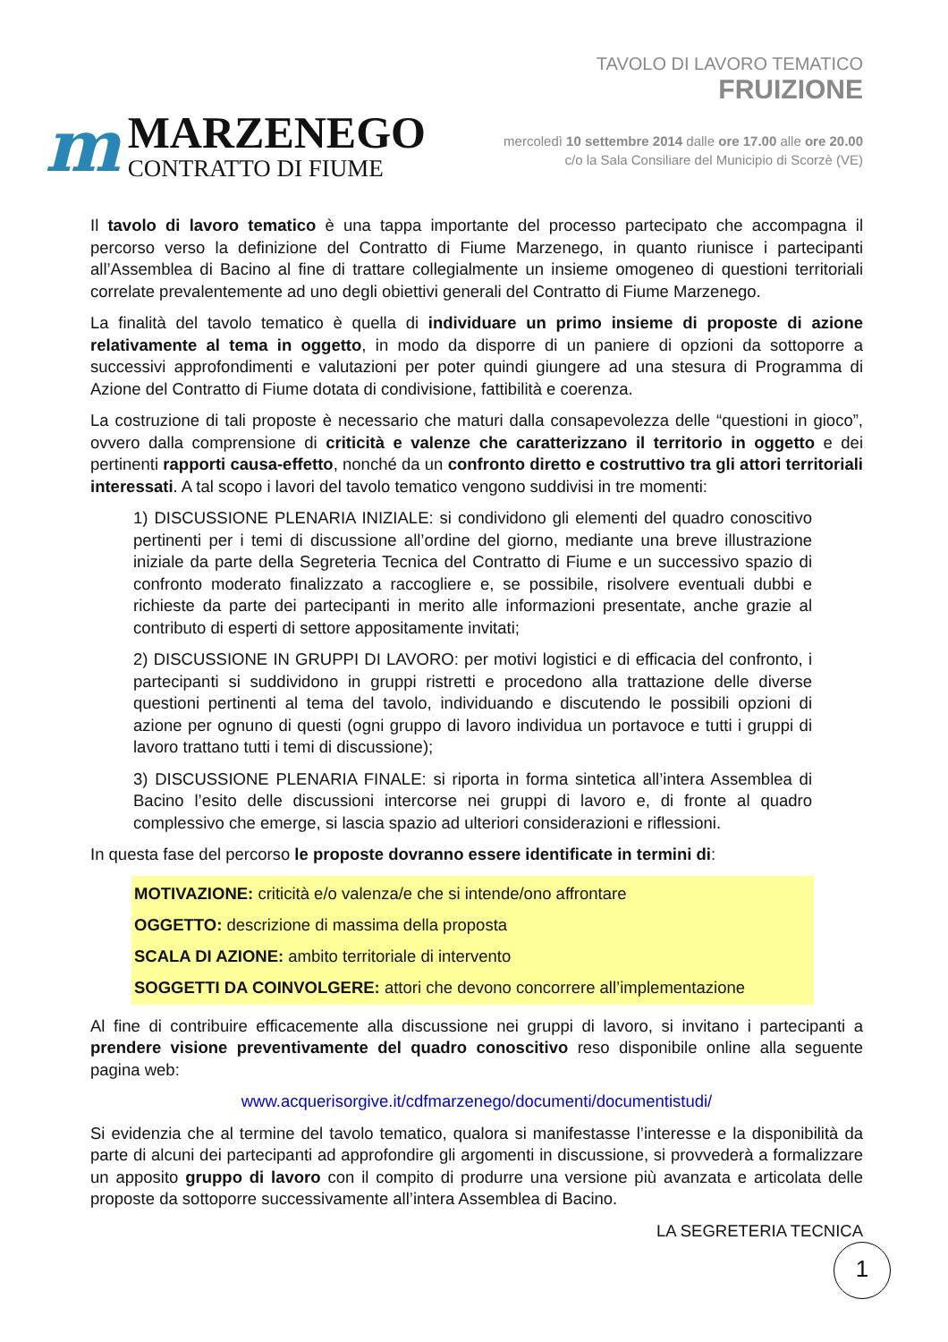m
MARZENEGO
CONTRATTO DI FIUME
TAVOLO DI LAVORO TEMATICO
FRUIZIONE
mercoledì 10 settembre 2014 dalle ore 17.00 alle ore 20.00
c/o la Sala Consiliare del Municipio di Scorzè (VE)
Il tavolo di lavoro tematico è una tappa importante del processo partecipato che accompagna il percorso verso la definizione del Contratto di Fiume Marzenego, in quanto riunisce i partecipanti all’Assemblea di Bacino al fine di trattare collegialmente un insieme omogeneo di questioni territoriali correlate prevalentemente ad uno degli obiettivi generali del Contratto di Fiume Marzenego.
La finalità del tavolo tematico è quella di individuare un primo insieme di proposte di azione relativamente al tema in oggetto, in modo da disporre di un paniere di opzioni da sottoporre a successivi approfondimenti e valutazioni per poter quindi giungere ad una stesura di Programma di Azione del Contratto di Fiume dotata di condivisione, fattibilità e coerenza.
La costruzione di tali proposte è necessario che maturi dalla consapevolezza delle “questioni in gioco”, ovvero dalla comprensione di criticità e valenze che caratterizzano il territorio in oggetto e dei pertinenti rapporti causa-effetto, nonché da un confronto diretto e costruttivo tra gli attori territoriali interessati. A tal scopo i lavori del tavolo tematico vengono suddivisi in tre momenti:
1) DISCUSSIONE PLENARIA INIZIALE: si condividono gli elementi del quadro conoscitivo pertinenti per i temi di discussione all’ordine del giorno, mediante una breve illustrazione iniziale da parte della Segreteria Tecnica del Contratto di Fiume e un successivo spazio di confronto moderato finalizzato a raccogliere e, se possibile, risolvere eventuali dubbi e richieste da parte dei partecipanti in merito alle informazioni presentate, anche grazie al contributo di esperti di settore appositamente invitati;
2) DISCUSSIONE IN GRUPPI DI LAVORO: per motivi logistici e di efficacia del confronto, i partecipanti si suddividono in gruppi ristretti e procedono alla trattazione delle diverse questioni pertinenti al tema del tavolo, individuando e discutendo le possibili opzioni di azione per ognuno di questi (ogni gruppo di lavoro individua un portavoce e tutti i gruppi di lavoro trattano tutti i temi di discussione);
3) DISCUSSIONE PLENARIA FINALE: si riporta in forma sintetica all’intera Assemblea di Bacino l’esito delle discussioni intercorse nei gruppi di lavoro e, di fronte al quadro complessivo che emerge, si lascia spazio ad ulteriori considerazioni e riflessioni.
In questa fase del percorso le proposte dovranno essere identificate in termini di:
MOTIVAZIONE: criticità e/o valenza/e che si intende/ono affrontare
OGGETTO: descrizione di massima della proposta
SCALA DI AZIONE: ambito territoriale di intervento
SOGGETTI DA COINVOLGERE: attori che devono concorrere all’implementazione
Al fine di contribuire efficacemente alla discussione nei gruppi di lavoro, si invitano i partecipanti a prendere visione preventivamente del quadro conoscitivo reso disponibile online alla seguente pagina web:
www.acquerisorgive.it/cdfmarzenego/documenti/documentistudi/
Si evidenzia che al termine del tavolo tematico, qualora si manifestasse l’interesse e la disponibilità da parte di alcuni dei partecipanti ad approfondire gli argomenti in discussione, si provvederà a formalizzare un apposito gruppo di lavoro con il compito di produrre una versione più avanzata e articolata delle proposte da sottoporre successivamente all’intera Assemblea di Bacino.
LA SEGRETERIA TECNICA
1